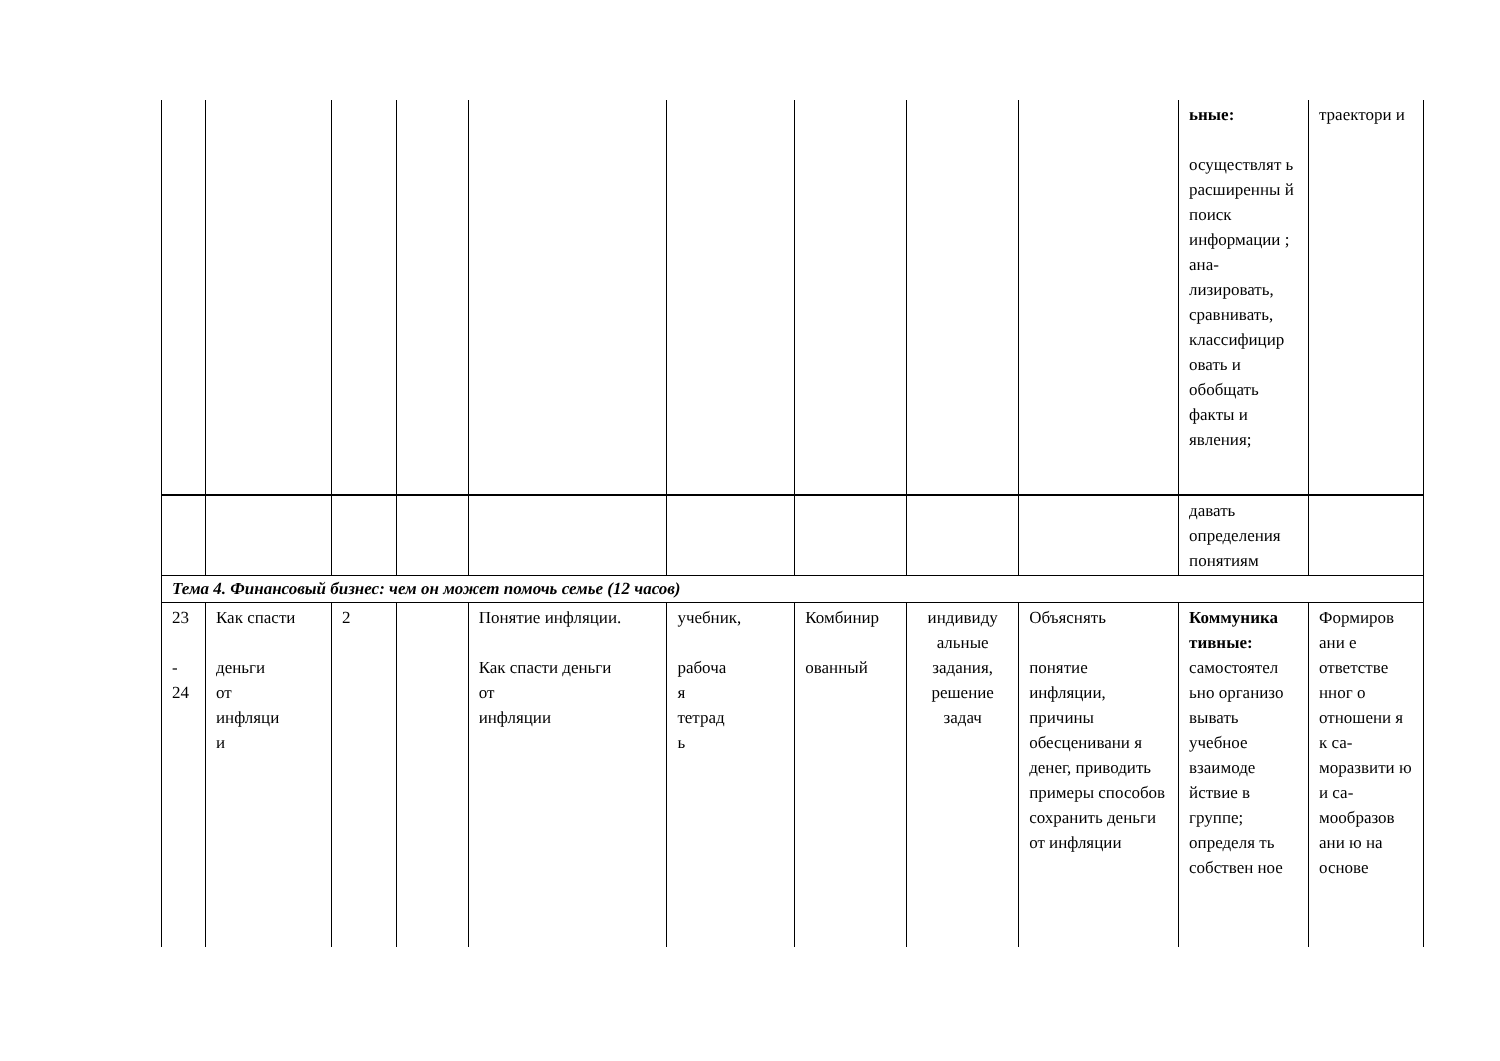| | | | | | | | | | ьные: осуществлят ь расширенны й поиск информации ; ана- лизировать, сравнивать, классифицир овать и обобщать факты и явления; | траектори и |
| | | | | | | | | | давать определения понятиям | |
| Тема 4. Финансовый бизнес: чем он может помочь семье (12 часов) | | | | | | | | | | |
| 23 - 24 | Как спасти деньги от инфляци и | 2 | | Понятие инфляции. Как спасти деньги от инфляции | учебник, рабоча я тетрад ь | Комбинир ованный | индивиду альные задания, решение задач | Объяснять понятие инфляции, причины обесценивани я денег, приводить примеры способов сохранить деньги от инфляции | Коммуника тивные: самостоятел ьно организо вывать учебное взаимоде йствие в группе; определя ть собствен ное | Формиров ани е ответстве нног о отношени я к са- моразвити ю и са- мообразов ани ю на основе |